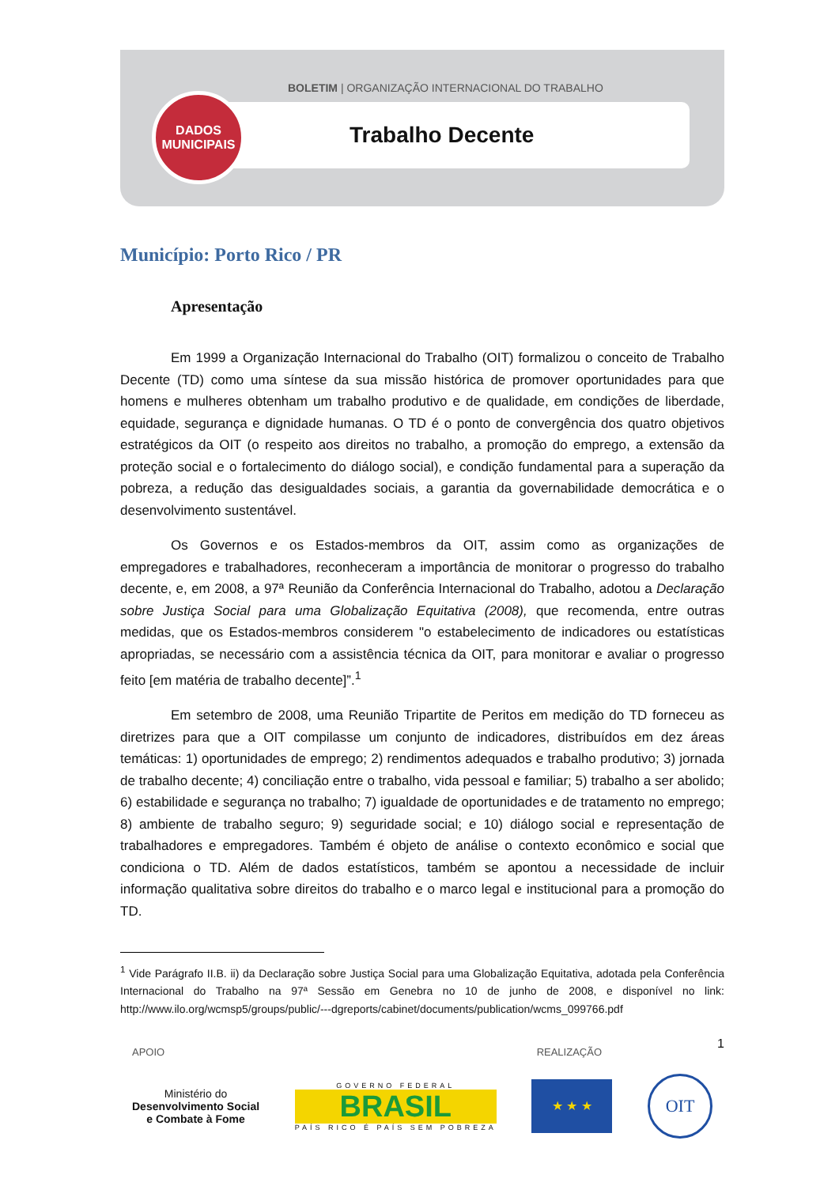BOLETIM | ORGANIZAÇÃO INTERNACIONAL DO TRABALHO
DADOS
MUNICIPAIS
Trabalho Decente
Município: Porto Rico / PR
Apresentação
Em 1999 a Organização Internacional do Trabalho (OIT) formalizou o conceito de Trabalho Decente (TD) como uma síntese da sua missão histórica de promover oportunidades para que homens e mulheres obtenham um trabalho produtivo e de qualidade, em condições de liberdade, equidade, segurança e dignidade humanas. O TD é o ponto de convergência dos quatro objetivos estratégicos da OIT (o respeito aos direitos no trabalho, a promoção do emprego, a extensão da proteção social e o fortalecimento do diálogo social), e condição fundamental para a superação da pobreza, a redução das desigualdades sociais, a garantia da governabilidade democrática e o desenvolvimento sustentável.
Os Governos e os Estados-membros da OIT, assim como as organizações de empregadores e trabalhadores, reconheceram a importância de monitorar o progresso do trabalho decente, e, em 2008, a 97ª Reunião da Conferência Internacional do Trabalho, adotou a Declaração sobre Justiça Social para uma Globalização Equitativa (2008), que recomenda, entre outras medidas, que os Estados-membros considerem "o estabelecimento de indicadores ou estatísticas apropriadas, se necessário com a assistência técnica da OIT, para monitorar e avaliar o progresso feito [em matéria de trabalho decente]”.<sup>1</sup>
Em setembro de 2008, uma Reunião Tripartite de Peritos em medição do TD forneceu as diretrizes para que a OIT compilasse um conjunto de indicadores, distribuídos em dez áreas temáticas: 1) oportunidades de emprego; 2) rendimentos adequados e trabalho produtivo; 3) jornada de trabalho decente; 4) conciliação entre o trabalho, vida pessoal e familiar; 5) trabalho a ser abolido; 6) estabilidade e segurança no trabalho; 7) igualdade de oportunidades e de tratamento no emprego; 8) ambiente de trabalho seguro; 9) seguridade social; e 10) diálogo social e representação de trabalhadores e empregadores. Também é objeto de análise o contexto econômico e social que condiciona o TD. Além de dados estatísticos, também se apontou a necessidade de incluir informação qualitativa sobre direitos do trabalho e o marco legal e institucional para a promoção do TD.
<sup>1</sup> Vide Parágrafo II.B. ii) da Declaração sobre Justiça Social para uma Globalização Equitativa, adotada pela Conferência Internacional do Trabalho na 97ª Sessão em Genebra no 10 de junho de 2008, e disponível no link: http://www.ilo.org/wcmsp5/groups/public/---dgreports/cabinet/documents/publication/wcms_099766.pdf
1
APOIO REALIZAÇÃO
Ministério do
Desenvolvimento Social
e Combate à Fome
GOVERNO FEDERAL
BRASIL
PAÍS RICO É PAÍS SEM POBREZA
★ ★ ★
OIT